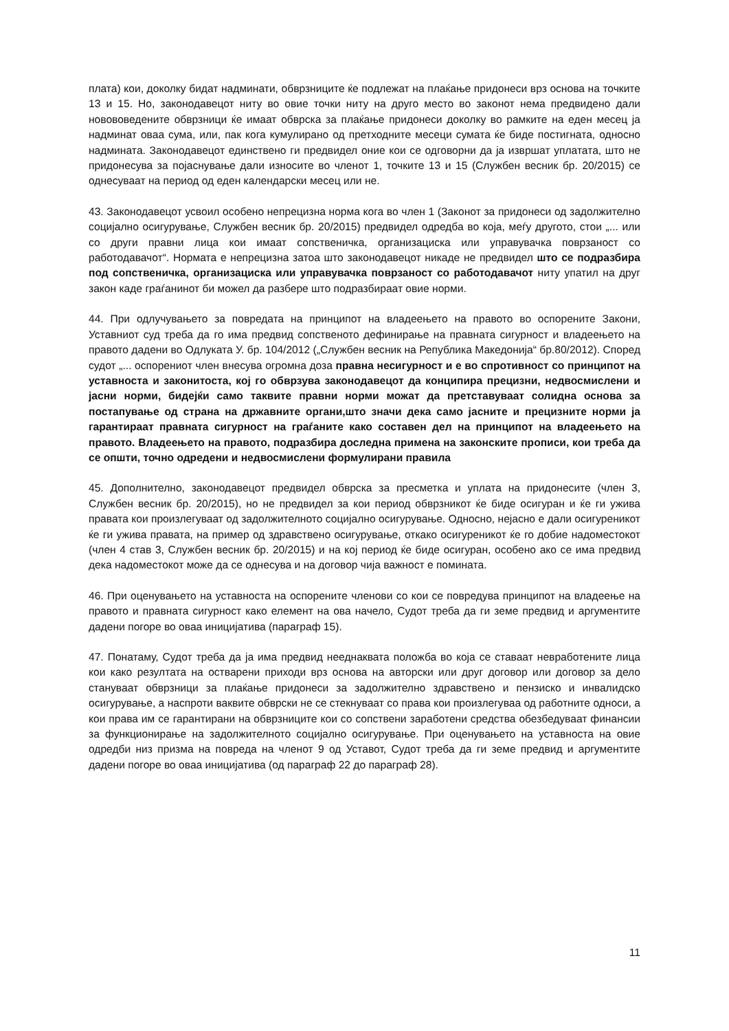плата) кои, доколку бидат надминати, обврзниците ќе подлежат на плаќање придонеси врз основа на точките 13 и 15. Но, законодавецот ниту во овие точки ниту на друго место во законот нема предвидено дали новововедените обврзници ќе имаат обврска за плаќање придонеси доколку во рамките на еден месец ја надминат оваа сума, или, пак кога кумулирано од претходните месеци сумата ќе биде постигната, односно надминатa. Законодавецот единствено ги предвидел оние кои се одговорни да ја извршат уплатата, што не придонесува за појаснување дали износите во членот 1, точките 13 и 15 (Службен весник бр. 20/2015) се однесуваат на период од еден календарски месец или не.
43. Законодавецот усвоил особено непрецизна норма кога во член 1 (Законот за придонеси од задолжително социјално осигурување, Службен весник бр. 20/2015) предвидел одредба во која, меѓу другото, стои „... или со други правни лица кои имаат сопственичка, организациска или управувачка поврзаност со работодавачот“. Нормата е непрецизна затоа што законодавецот никаде не предвидел што се подразбира под сопственичка, организациска или управувачка поврзаност со работодавачот ниту упатил на друг закон каде граѓанинот би можел да разбере што подразбираат овие норми.
44. При одлучувањето за повредата на принципот на владеењето на правото во оспорените Закони, Уставниот суд треба да го има предвид сопственото дефинирање на правната сигурност и владеењето на правото дадени во Одлуката У. бр. 104/2012 („Службен весник на Република Македонија“ бр.80/2012). Според судот „... оспорениот член внесува огромна доза правна несигурност и е во спротивност со принципот на уставноста и законитоста, кој го обврзува законодавецот да конципира прецизни, недвосмислени и јасни норми, бидејќи само таквите правни норми можат да претставуваат солидна основа за постапување од страна на државните органи,што значи дека само јасните и прецизните норми ја гарантираат правната сигурност на граѓаните како составен дел на принципот на владеењето на правото. Владеењето на правото, подразбира доследна примена на законските прописи, кои треба да се општи, точно одредени и недвосмислени формулирани правила
45. Дополнително, законодавецот предвидел обврска за пресметка и уплата на придонесите (член 3, Службен весник бр. 20/2015), но не предвидел за кои период обврзникот ќе биде осигуран и ќе ги ужива правата кои произлегуваат од задолжителното социјално осигурување. Односно, нејасно е дали осигуреникот ќе ги ужива правата, на пример од здравствено осигурување, откако осигуреникот ќе го добие надоместокот (член 4 став 3, Службен весник бр. 20/2015) и на кој период ќе биде осигуран, особено ако се има предвид дека надоместокот може да се однесува и на договор чија важност е поминатa.
46. При оценувањето на уставноста на оспорените членови со кои се повредува принципот на владеење на правото и правната сигурност како елемент на ова начело, Судот треба да ги земе предвид и аргументите дадени погоре во оваа иницијатива (параграф 15).
47. Понатаму, Судот треба да ја има предвид нееднаквата положба во која се ставаат невработените лица кои како резултата на остварени приходи врз основа на авторски или друг договор или договор за дело стануваат обврзници за плаќање придонеси за задолжително здравствено и пензиско и инвалидско осигурување, а наспроти ваквите обврски не се стекнуваат со права кои произлегуваа од работните односи, а кои права им се гарантирани на обврзниците кои со сопствени заработени средства обезбедуваат финансии за функционирање на задолжителното социјално осигурување. При оценувањето на уставноста на овие одредби низ призма на повреда на членот 9 од Уставот, Судот треба да ги земе предвид и аргументите дадени погоре во оваа иницијатива (од параграф 22 до параграф 28).
11